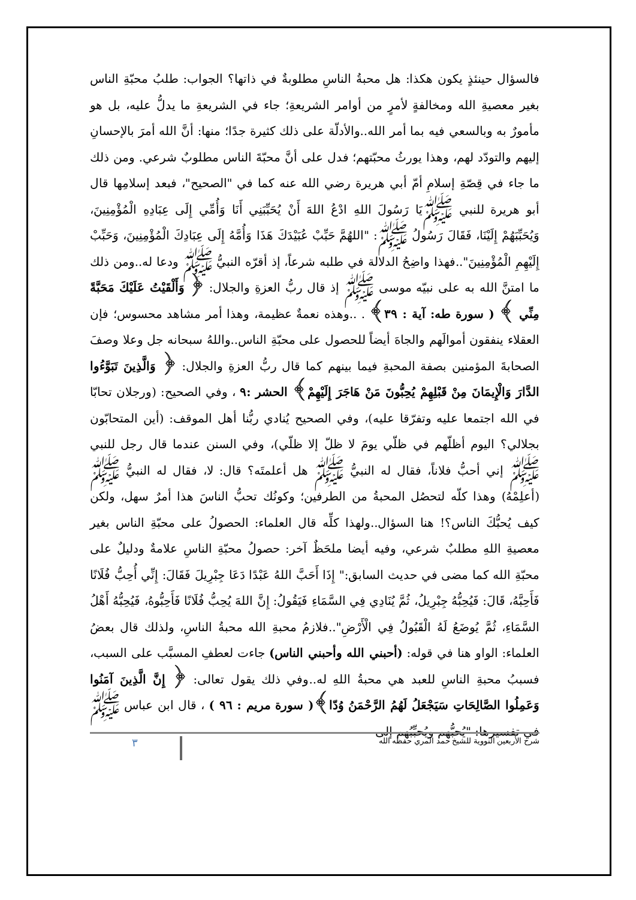فالسؤال حينئذٍ يكون هكذا: هل محبةُ الناسِ مطلوبةٌ في ذاتها؟ الجواب: طلبُ محبّةِ الناس بغير معصيةِ الله ومخالفةٍ لأمرٍ من أوامر الشريعةِ؛ جاء في الشريعةِ ما يدلُّ عليه، بل هو مأمورٌ به وبالسعي فيه بما أمر الله..والأدلّة على ذلك كثيرة جدًا؛ منها: أنَّ الله أمرَ بالإحسانِ إليهم والتودّد لهم، وهذا يورثُ محبّتهم؛ فدل على أنَّ محبّةَ الناس مطلوبٌ شرعي. ومن ذلك ما جاء في قِصّةِ إسلامِ أمّ أبي هريرة رضي الله عنه كما في "الصحيح"، فبعد إسلامِها قال أبو هريرة للنبي ﷺيَا رَسُولَ اللهِ ادْعُ اللهَ أَنْ يُحَبِّبَنِي أَنَا وَأُمِّي إِلَى عِبَادِهِ الْمُؤْمِنِينَ، وَيُحَبِّبَهُمْ إِلَيْنَا، فَقَالَ رَسُولُ ﷺ: "اللهُمَّ حَبِّبْ عُبَيْدَكَ هَذَا وَأُمَّهُ إِلَى عِبَادِكَ الْمُؤْمِنِينَ، وَحَبِّبْ إِلَيْهِمِ الْمُؤْمِنِينَ"..فهذا واضِحُ الدلالة في طلبه شرعاً، إذ أقرّه النبيُّ ﷺ ودعا له..ومن ذلك ما امتنَّ الله به على نبيّه موسى ﷺ إذ قال ربُّ العزةِ والجلال: ﴿ وَأَلْقَيْتُ عَلَيْكَ مَحَبَّةً مِنِّي ﴾ ( سورة طه: آية : ٣٩﴾ . ..وهذه نعمةٌ عظيمة، وهذا أمر مشاهد محسوس؛ فإن العقلاء ينفقون أموالَهم والجاهَ أيضاً للحصول على محبّةِ الناس..واللهُ سبحانه جل وعلا وصفَ الصحابةَ المؤمنين بصفة المحبةِ فيما بينهم كما قال ربُّ العزةِ والجلال: ﴿ وَالَّذِينَ تَبَوَّءُوا الدَّارَ وَالْإِيمَانَ مِنْ قَبْلِهِمْ يُحِبُّونَ مَنْ هَاجَرَ إِلَيْهِمْ﴾ الحشر :٩ ، وفي الصحيح: (ورجلان تحابّا في الله اجتمعا عليه وتفرّقا عليه)، وفي الصحيح يُنادي ربُّنا أهل الموقف: (أين المتحابّون بجلالي؟ اليوم أظلّهم في ظلّي يومَ لا ظلّ إلا ظلّي)، وفي السنن عندما قال رجل للنبي ﷺ إني أحبُّ فلاناً، فقال له النبيُّ ﷺ هل أعلمتَه؟ قال: لا، فقال له النبيُّ ﷺ (أعلِمْهُ) وهذا كلّه لتحصُل المحبةُ من الطرفين؛ وكونُك تحبُّ الناسَ هذا أمرٌ سهل، ولكن كيف يُحبُّكَ الناس؟! هنا السؤال..ولهذا كلِّه قال العلماء: الحصولُ على محبّةِ الناس بغير معصيةِ اللهِ مطلبٌ شرعي، وفيه أيضا ملحَظٌ آخر: حصولُ محبّةِ الناسِ علامةٌ ودليلٌ على محبّةِ الله كما مضى في حديث السابق:" إِذَا أَحَبَّ اللهُ عَبْدًا دَعَا جِبْرِيلَ فَقَالَ: إِنِّي أُحِبُّ فُلَانًا فَأَحِبَّهُ، قَالَ: فَيُحِبُّهُ جِبْرِيلُ، ثُمَّ يُنَادِي فِي السَّمَاءِ فَيَقُولُ: إِنَّ اللهَ يُحِبُّ فُلَانًا فَأَحِبُّوهُ، فَيُحِبُّهُ أَهْلُ السَّمَاءِ، ثُمَّ يُوضَعُ لَهُ الْقَبُولُ فِي الْأَرْضِ"..فلازمُ محبةِ الله محبةُ الناسِ، ولذلك قال بعضُ العلماء: الواو هنا في قوله: (أحبني الله وأحبني الناس) جاءت لعطفِ المسبَّب على السبب، فسببُ محبةِ الناسِ للعبد هي محبةُ اللهِ له..وفي ذلك يقول تعالى: ﴿ إِنَّ الَّذِينَ آمَنُوا وَعَمِلُوا الصَّالِحَاتِ سَيَجْعَلُ لَهُمُ الرَّحْمَنُ وُدّا﴾( سورة مريم : ٩٦ ) ، قال ابن عباس ﷺ في تفسيرها: "يُحبُّهم ويُحبِّبُهم إلى
شرح الأربعين النووية للشيخ حمد المري حفظه الله ٣